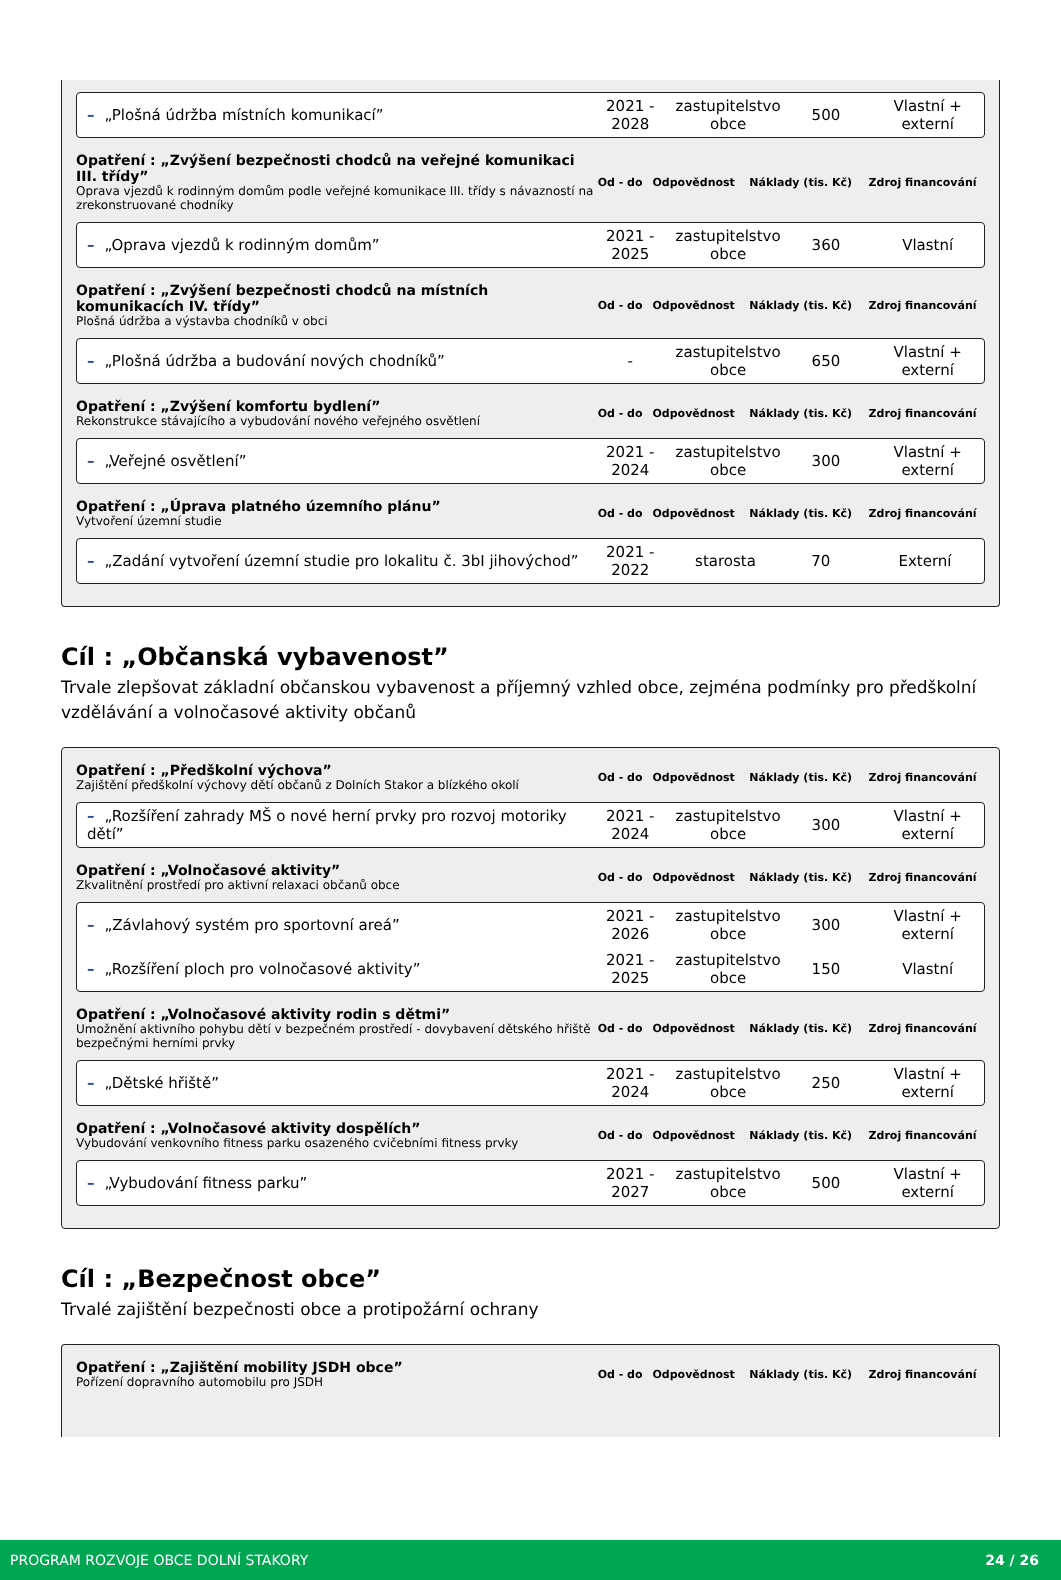| – „Plošná údržba místních komunikací” | 2021 - 2028 | zastupitelstvo obce | 500 | Vlastní + externí |
| Opatření : „Zvýšení bezpečnosti chodců na veřejné komunikaci III. třídy” Oprava vjezdů k rodinným domům podle veřejné komunikace III. třídy s návazností na zrekonstruované chodníky | Od - do | Odpovědnost | Náklady (tis. Kč) | Zdroj financování |
| – „Oprava vjezdů k rodinným domům” | 2021 - 2025 | zastupitelstvo obce | 360 | Vlastní |
| Opatření : „Zvýšení bezpečnosti chodců na místních komunikacích IV. třídy” Plošná údržba a výstavba chodníků v obci | Od - do | Odpovědnost | Náklady (tis. Kč) | Zdroj financování |
| – „Plošná údržba a budování nových chodníků” | - | zastupitelstvo obce | 650 | Vlastní + externí |
| Opatření : „Zvýšení komfortu bydlení” Rekonstrukce stávajícího a vybudování nového veřejného osvětlení | Od - do | Odpovědnost | Náklady (tis. Kč) | Zdroj financování |
| – „Veřejné osvětlení” | 2021 - 2024 | zastupitelstvo obce | 300 | Vlastní + externí |
| Opatření : „Úprava platného územního plánu” Vytvoření územní studie | Od - do | Odpovědnost | Náklady (tis. Kč) | Zdroj financování |
| – „Zadání vytvoření územní studie pro lokalitu č. 3bI jihovýchod” | 2021 - 2022 | starosta | 70 | Externí |
Cíl : „Občanská vybavenost”
Trvale zlepšovat základní občanskou vybavenost a příjemný vzhled obce, zejména podmínky pro předškolní vzdělávání a volnočasové aktivity občanů
| Opatření : „Předškolní výchova” Zajištění předškolní výchovy dětí občanů z Dolních Stakor a blízkého okolí | Od - do | Odpovědnost | Náklady (tis. Kč) | Zdroj financování |
| – „Rozšíření zahrady MŠ o nové herní prvky pro rozvoj motoriky dětí” | 2021 - 2024 | zastupitelstvo obce | 300 | Vlastní + externí |
| Opatření : „Volnočasové aktivity” Zkvalitnění prostředí pro aktivní relaxaci občanů obce | Od - do | Odpovědnost | Náklady (tis. Kč) | Zdroj financování |
| – „Závlahový systém pro sportovní areá” | 2021 - 2026 | zastupitelstvo obce | 300 | Vlastní + externí |
| – „Rozšíření ploch pro volnočasové aktivity” | 2021 - 2025 | zastupitelstvo obce | 150 | Vlastní |
| Opatření : „Volnočasové aktivity rodin s dětmi” Umožnění aktivního pohybu dětí v bezpečném prostředí - dovybavení dětského hřiště bezpečnými herními prvky | Od - do | Odpovědnost | Náklady (tis. Kč) | Zdroj financování |
| – „Dětské hřiště” | 2021 - 2024 | zastupitelstvo obce | 250 | Vlastní + externí |
| Opatření : „Volnočasové aktivity dospělích” Vybudování venkovního fitness parku osazeného cvičebními fitness prvky | Od - do | Odpovědnost | Náklady (tis. Kč) | Zdroj financování |
| – „Vybudování fitness parku” | 2021 - 2027 | zastupitelstvo obce | 500 | Vlastní + externí |
Cíl : „Bezpečnost obce”
Trvalé zajištění bezpečnosti obce a protipožární ochrany
| Opatření : „Zajištění mobility JSDH obce” Pořízení dopravního automobilu pro JSDH | Od - do | Odpovědnost | Náklady (tis. Kč) | Zdroj financování |
PROGRAM ROZVOJE OBCE DOLNÍ STAKORY 24 / 26